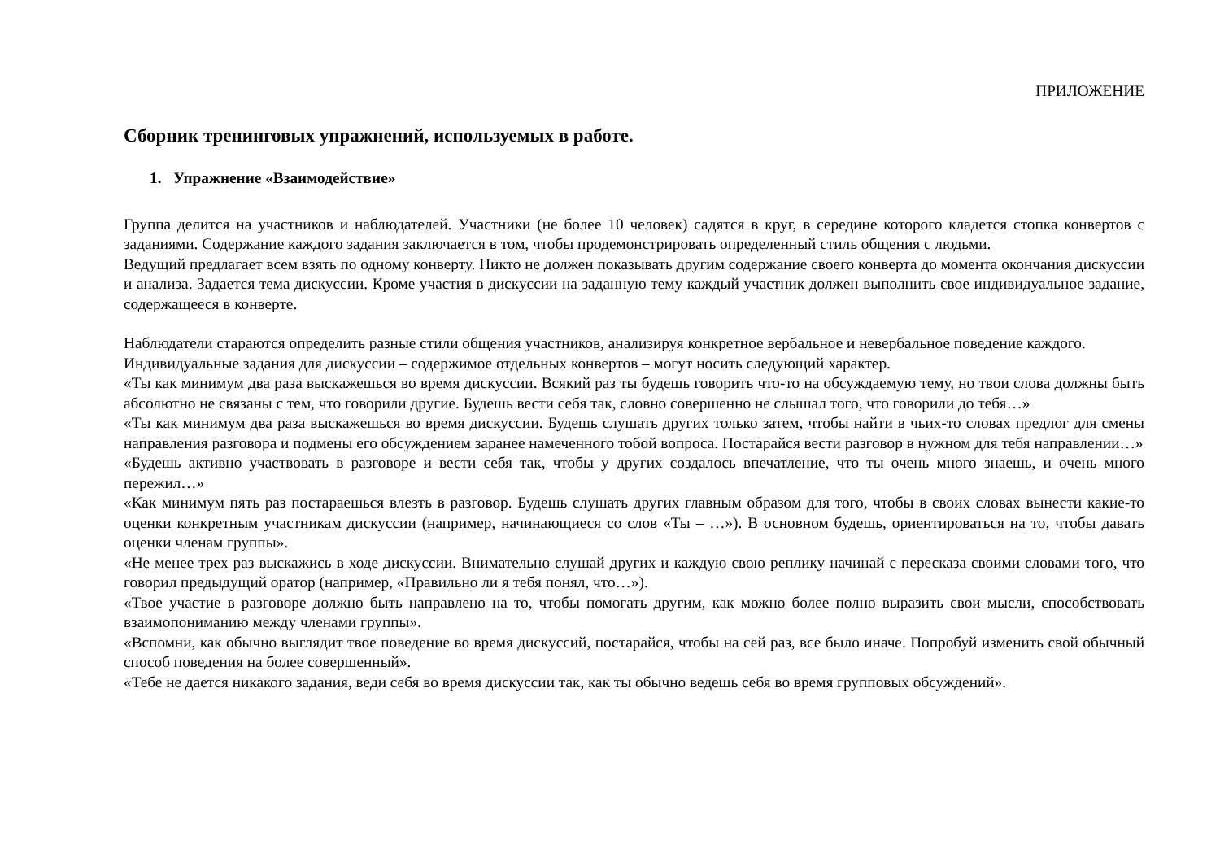ПРИЛОЖЕНИЕ
Сборник тренинговых упражнений, используемых в работе.
1. Упражнение «Взаимодействие»
Группа делится на участников и наблюдателей. Участники (не более 10 человек) садятся в круг, в середине которого кладется стопка конвертов с заданиями. Содержание каждого задания заключается в том, чтобы продемонстрировать определенный стиль общения с людьми.
Ведущий предлагает всем взять по одному конверту. Никто не должен показывать другим содержание своего конверта до момента окончания дискуссии и анализа. Задается тема дискуссии. Кроме участия в дискуссии на заданную тему каждый участник должен выполнить свое индивидуальное задание, содержащееся в конверте.
Наблюдатели стараются определить разные стили общения участников, анализируя конкретное вербальное и невербальное поведение каждого.
Индивидуальные задания для дискуссии – содержимое отдельных конвертов – могут носить следующий характер.
«Ты как минимум два раза выскажешься во время дискуссии. Всякий раз ты будешь говорить что-то на обсуждаемую тему, но твои слова должны быть абсолютно не связаны с тем, что говорили другие. Будешь вести себя так, словно совершенно не слышал того, что говорили до тебя…»
«Ты как минимум два раза выскажешься во время дискуссии. Будешь слушать других только затем, чтобы найти в чьих-то словах предлог для смены направления разговора и подмены его обсуждением заранее намеченного тобой вопроса. Постарайся вести разговор в нужном для тебя направлении…»
«Будешь активно участвовать в разговоре и вести себя так, чтобы у других создалось впечатление, что ты очень много знаешь, и очень много пережил…»
«Как минимум пять раз постараешься влезть в разговор. Будешь слушать других главным образом для того, чтобы в своих словах вынести какие-то оценки конкретным участникам дискуссии (например, начинающиеся со слов «Ты – …»). В основном будешь, ориентироваться на то, чтобы давать оценки членам группы».
«Не менее трех раз выскажись в ходе дискуссии. Внимательно слушай других и каждую свою реплику начинай с пересказа своими словами того, что говорил предыдущий оратор (например, «Правильно ли я тебя понял, что…»).
«Твое участие в разговоре должно быть направлено на то, чтобы помогать другим, как можно более полно выразить свои мысли, способствовать взаимопониманию между членами группы».
«Вспомни, как обычно выглядит твое поведение во время дискуссий, постарайся, чтобы на сей раз, все было иначе. Попробуй изменить свой обычный способ поведения на более совершенный».
«Тебе не дается никакого задания, веди себя во время дискуссии так, как ты обычно ведешь себя во время групповых обсуждений».